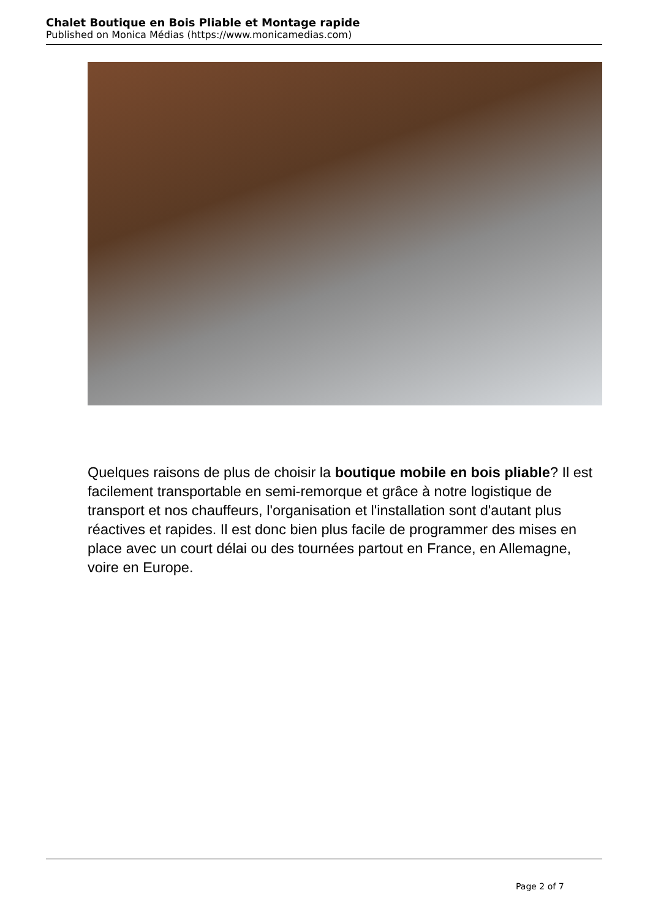Chalet Boutique en Bois Pliable et Montage rapide
Published on Monica Médias (https://www.monicamedias.com)
Quelques raisons de plus de choisir la boutique mobile en bois pliable? Il est facilement transportable en semi-remorque et grâce à notre logistique de transport et nos chauffeurs, l'organisation et l'installation sont d'autant plus réactives et rapides. Il est donc bien plus facile de programmer des mises en place avec un court délai ou des tournées partout en France, en Allemagne, voire en Europe.
Page 2 of 7